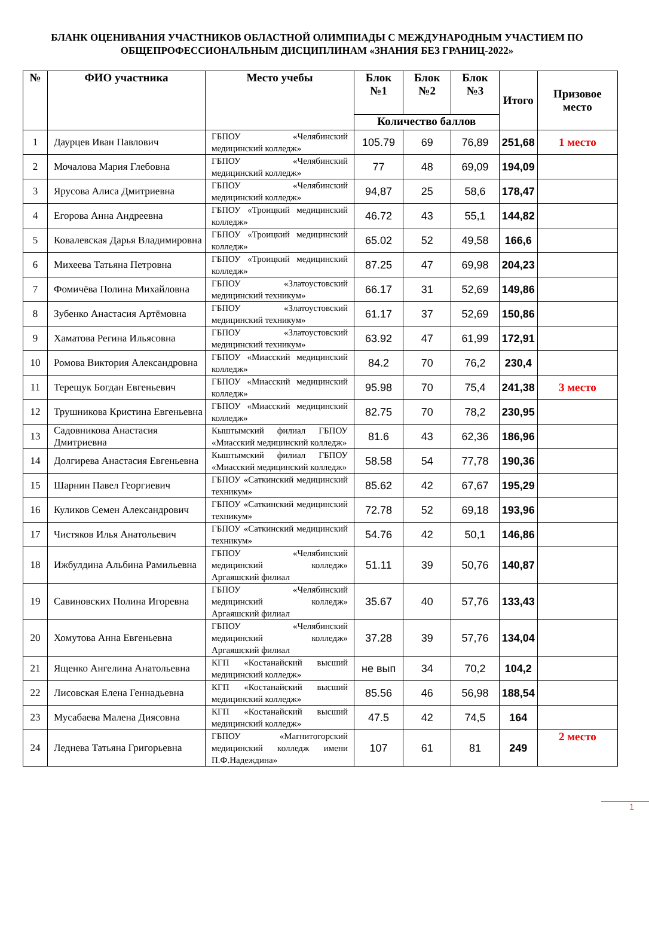БЛАНК ОЦЕНИВАНИЯ УЧАСТНИКОВ ОБЛАСТНОЙ ОЛИМПИАДЫ С МЕЖДУНАРОДНЫМ УЧАСТИЕМ ПО ОБЩЕПРОФЕССИОНАЛЬНЫМ ДИСЦИПЛИНАМ «ЗНАНИЯ БЕЗ ГРАНИЦ-2022»
| № | ФИО участника | Место учебы | Блок №1 | Блок №2 | Блок №3 | Итого | Призовое место |
| --- | --- | --- | --- | --- | --- | --- | --- |
| | | | Количество баллов | | | | |
| 1 | Даурцев Иван Павлович | ГБПОУ «Челябинский медицинский колледж» | 105.79 | 69 | 76,89 | 251,68 | 1 место |
| 2 | Мочалова Мария Глебовна | ГБПОУ «Челябинский медицинский колледж» | 77 | 48 | 69,09 | 194,09 | |
| 3 | Ярусова Алиса Дмитриевна | ГБПОУ «Челябинский медицинский колледж» | 94,87 | 25 | 58,6 | 178,47 | |
| 4 | Егорова Анна Андреевна | ГБПОУ «Троицкий медицинский колледж» | 46.72 | 43 | 55,1 | 144,82 | |
| 5 | Ковалевская Дарья Владимировна | ГБПОУ «Троицкий медицинский колледж» | 65.02 | 52 | 49,58 | 166,6 | |
| 6 | Михеева Татьяна Петровна | ГБПОУ «Троицкий медицинский колледж» | 87.25 | 47 | 69,98 | 204,23 | |
| 7 | Фомичёва Полина Михайловна | ГБПОУ «Златоустовский медицинский техникум» | 66.17 | 31 | 52,69 | 149,86 | |
| 8 | Зубенко Анастасия Артёмовна | ГБПОУ «Златоустовский медицинский техникум» | 61.17 | 37 | 52,69 | 150,86 | |
| 9 | Хаматова Регина Ильясовна | ГБПОУ «Златоустовский медицинский техникум» | 63.92 | 47 | 61,99 | 172,91 | |
| 10 | Ромова Виктория Александровна | ГБПОУ «Миасский медицинский колледж» | 84.2 | 70 | 76,2 | 230,4 | |
| 11 | Терещук Богдан Евгеньевич | ГБПОУ «Миасский медицинский колледж» | 95.98 | 70 | 75,4 | 241,38 | 3 место |
| 12 | Трушникова Кристина Евгеньевна | ГБПОУ «Миасский медицинский колледж» | 82.75 | 70 | 78,2 | 230,95 | |
| 13 | Садовникова Анастасия Дмитриевна | Кыштымский филиал ГБПОУ «Миасский медицинский колледж» | 81.6 | 43 | 62,36 | 186,96 | |
| 14 | Долгирева Анастасия Евгеньевна | Кыштымский филиал ГБПОУ «Миасский медицинский колледж» | 58.58 | 54 | 77,78 | 190,36 | |
| 15 | Шарнин Павел Георгиевич | ГБПОУ «Саткинский медицинский техникум» | 85.62 | 42 | 67,67 | 195,29 | |
| 16 | Куликов Семен Александрович | ГБПОУ «Саткинский медицинский техникум» | 72.78 | 52 | 69,18 | 193,96 | |
| 17 | Чистяков Илья Анатольевич | ГБПОУ «Саткинский медицинский техникум» | 54.76 | 42 | 50,1 | 146,86 | |
| 18 | Ижбулдина Альбина Рамильевна | ГБПОУ «Челябинский медицинский колледж» Аргаяшский филиал | 51.11 | 39 | 50,76 | 140,87 | |
| 19 | Савиновских Полина Игоревна | ГБПОУ «Челябинский медицинский колледж» Аргаяшский филиал | 35.67 | 40 | 57,76 | 133,43 | |
| 20 | Хомутова Анна Евгеньевна | ГБПОУ «Челябинский медицинский колледж» Аргаяшский филиал | 37.28 | 39 | 57,76 | 134,04 | |
| 21 | Ященко Ангелина Анатольевна | КГП «Костанайский высший медицинский колледж» | не вып | 34 | 70,2 | 104,2 | |
| 22 | Лисовская Елена Геннадьевна | КГП «Костанайский высший медицинский колледж» | 85.56 | 46 | 56,98 | 188,54 | |
| 23 | Мусабаева Малена Диясовна | КГП «Костанайский высший медицинский колледж» | 47.5 | 42 | 74,5 | 164 | |
| 24 | Леднева Татьяна Григорьевна | ГБПОУ «Магнитогорский медицинский колледж имени П.Ф.Надеждина» | 107 | 61 | 81 | 249 | 2 место |
1